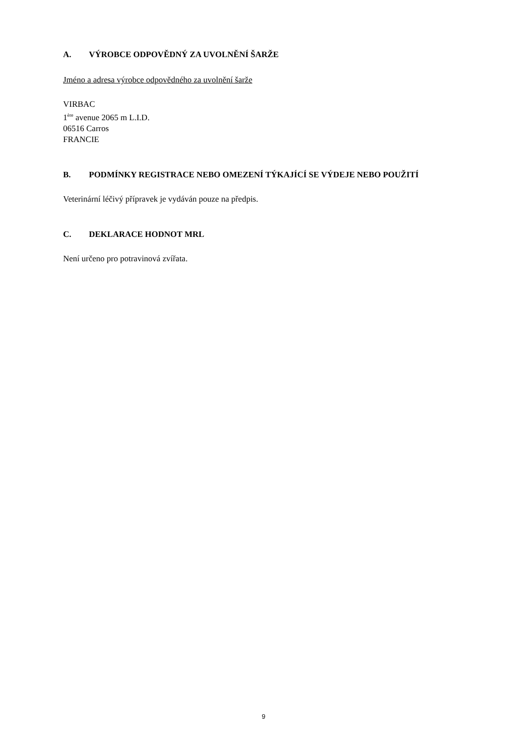A. VÝROBCE ODPOVĚDNÝ ZA UVOLNĚNÍ ŠARŽE
Jméno a adresa výrobce odpovědného za uvolnění šarže
VIRBAC
1<sup>ère</sup> avenue 2065 m L.I.D.
06516 Carros
FRANCIE
B. PODMÍNKY REGISTRACE NEBO OMEZENÍ TÝKAJÍCÍ SE VÝDEJE NEBO POUŽITÍ
Veterinární léčivý přípravek je vydáván pouze na předpis.
C. DEKLARACE HODNOT MRL
Není určeno pro potravinová zvířata.
9